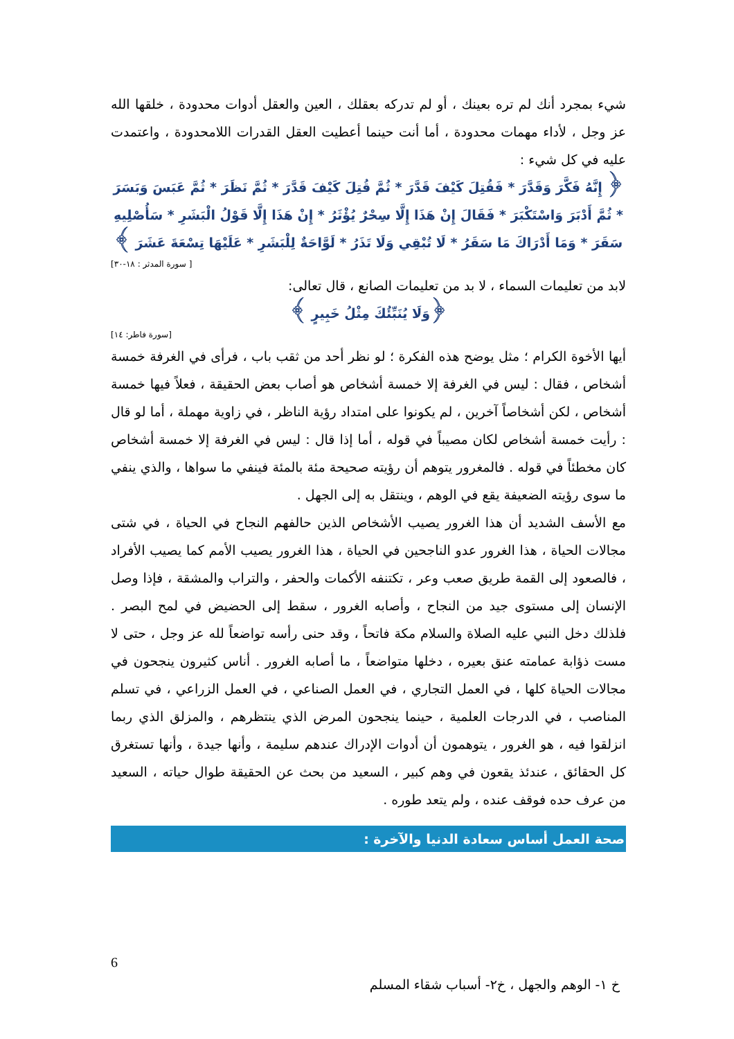شيء بمجرد أنك لم تره بعينك ، أو لم تدركه بعقلك ، العين والعقل أدوات محدودة ، خلقها الله عز وجل ، لأداء مهمات محدودة ، أما أنت حينما أعطيت العقل القدرات اللامحدودة ، واعتمدت عليه في كل شيء :
﴿ إِنَّهُ فَكَّرَ وَقَدَّرَ * فَقُتِلَ كَيْفَ قَدَّرَ * ثُمَّ قُتِلَ كَيْفَ قَدَّرَ * ثُمَّ نَظَرَ * ثُمَّ عَبَسَ وَبَسَرَ * ثُمَّ أَدْبَرَ وَاسْتَكْبَرَ * فَقَالَ إِنْ هَذَا إِلَّا سِحْرٌ يُؤْثَرُ * إِنْ هَذَا إِلَّا قَوْلُ الْبَشَرِ * سَأُصْلِيهِ سَقَرَ * وَمَا أَدْرَاكَ مَا سَقَرُ * لَا تُبْقِي وَلَا تَذَرُ * لَوَّاحَةٌ لِلْبَشَرِ * عَلَيْهَا تِسْعَةَ عَشَرَ ﴾
[ سورة المدثر : ١٨-٣٠]
لابد من تعليمات السماء ، لا بد من تعليمات الصانع ، قال تعالى:
﴿وَلَا يُنَبِّئُكَ مِثْلُ خَبِيرٍ ﴾
[سورة فاطر: ١٤]
أيها الأخوة الكرام ؛ مثل يوضح هذه الفكرة ؛ لو نظر أحد من ثقب باب ، فرأى في الغرفة خمسة أشخاص ، فقال : ليس في الغرفة إلا خمسة أشخاص هو أصاب بعض الحقيقة ، فعلاً فيها خمسة أشخاص ، لكن أشخاصاً آخرين ، لم يكونوا على امتداد رؤية الناظر ، في زاوية مهملة ، أما لو قال : رأيت خمسة أشخاص لكان مصيباً في قوله ، أما إذا قال : ليس في الغرفة إلا خمسة أشخاص كان مخطئاً في قوله . فالمغرور يتوهم أن رؤيته صحيحة مئة بالمئة فينفي ما سواها ، والذي ينفي ما سوى رؤيته الضعيفة يقع في الوهم ، وينتقل به إلى الجهل .
مع الأسف الشديد أن هذا الغرور يصيب الأشخاص الذين حالفهم النجاح في الحياة ، في شتى مجالات الحياة ، هذا الغرور عدو الناجحين في الحياة ، هذا الغرور يصيب الأمم كما يصيب الأفراد ، فالصعود إلى القمة طريق صعب وعر ، تكتنفه الأكمات والحفر ، والتراب والمشقة ، فإذا وصل الإنسان إلى مستوى جيد من النجاح ، وأصابه الغرور ، سقط إلى الحضيض في لمح البصر . فلذلك دخل النبي عليه الصلاة والسلام مكة فاتحاً ، وقد حنى رأسه تواضعاً لله عز وجل ، حتى لا مست ذؤابة عمامته عنق بعيره ، دخلها متواضعاً ، ما أصابه الغرور . أناس كثيرون ينجحون في مجالات الحياة كلها ، في العمل التجاري ، في العمل الصناعي ، في العمل الزراعي ، في تسلم المناصب ، في الدرجات العلمية ، حينما ينجحون المرض الذي ينتظرهم ، والمزلق الذي ربما انزلقوا فيه ، هو الغرور ، يتوهمون أن أدوات الإدراك عندهم سليمة ، وأنها جيدة ، وأنها تستغرق كل الحقائق ، عندئذ يقعون في وهم كبير ، السعيد من بحث عن الحقيقة طوال حياته ، السعيد من عرف حده فوقف عنده ، ولم يتعد طوره .
صحة العمل أساس سعادة الدنيا والآخرة :
6
خ ١- الوهم والجهل ، خ٢- أسباب شقاء المسلم